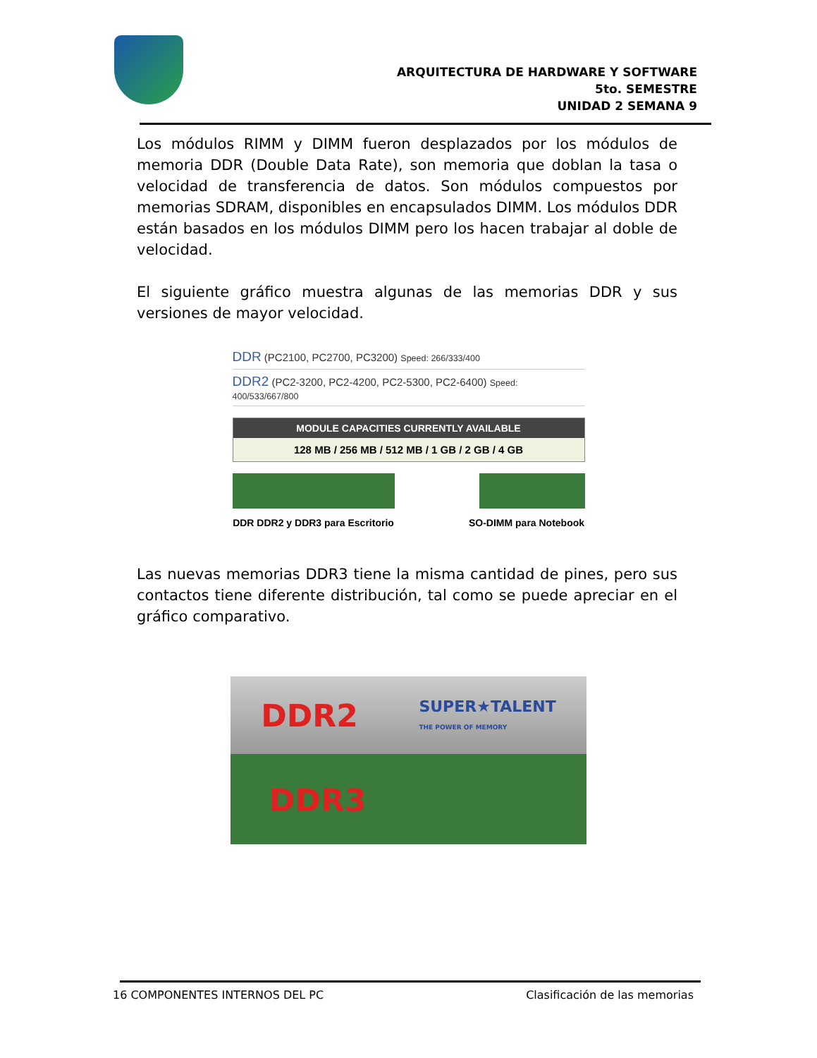ARQUITECTURA DE HARDWARE Y SOFTWARE
5to. SEMESTRE
UNIDAD 2 SEMANA 9
Los módulos RIMM y DIMM fueron desplazados por los módulos de memoria DDR (Double Data Rate), son memoria que doblan la tasa o velocidad de transferencia de datos. Son módulos compuestos por memorias SDRAM, disponibles en encapsulados DIMM. Los módulos DDR están basados en los módulos DIMM pero los hacen trabajar al doble de velocidad.
El siguiente gráfico muestra algunas de las memorias DDR y sus versiones de mayor velocidad.
DDR (PC2100, PC2700, PC3200) Speed: 266/333/400
DDR2 (PC2-3200, PC2-4200, PC2-5300, PC2-6400) Speed: 400/533/667/800
MODULE CAPACITIES CURRENTLY AVAILABLE
128 MB / 256 MB / 512 MB / 1 GB / 2 GB / 4 GB
DDR DDR2 y DDR3 para Escritorio
SO-DIMM para Notebook
Las nuevas memorias DDR3 tiene la misma cantidad de pines, pero sus contactos tiene diferente distribución, tal como se puede apreciar en el gráfico comparativo.
DDR2 SUPER★TALENT
THE POWER OF MEMORY
DDR3
16 COMPONENTES INTERNOS DEL PC Clasificación de las memorias